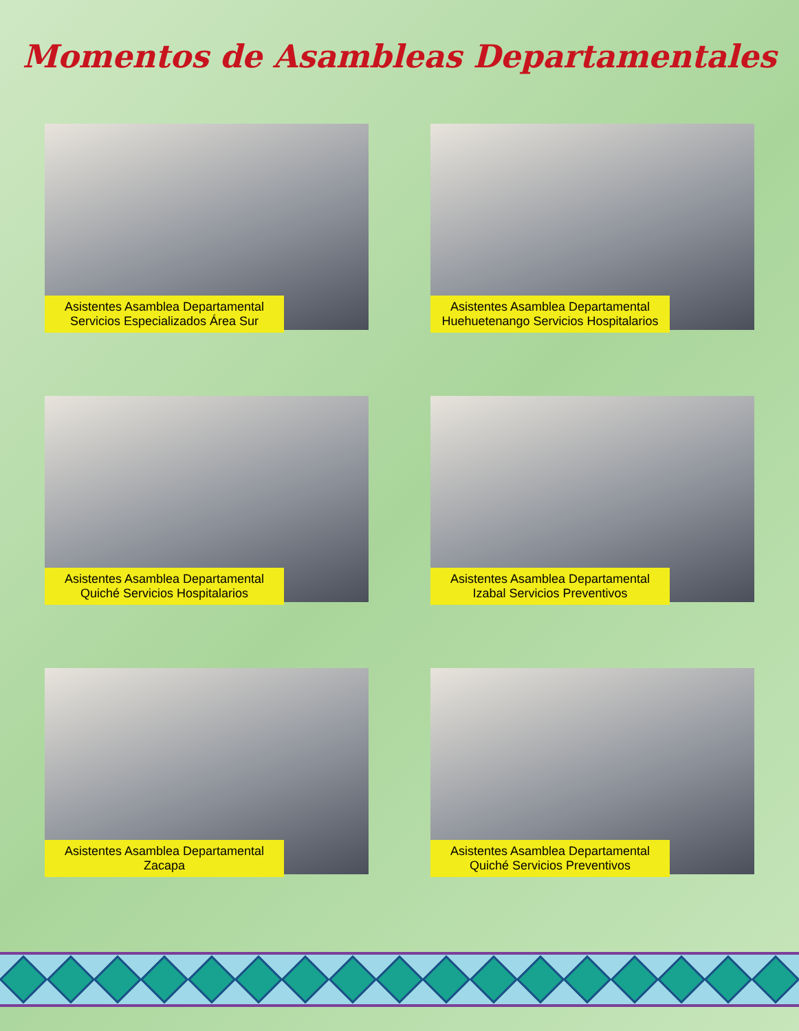Momentos de Asambleas Departamentales
Asistentes Asamblea Departamental Servicios Especializados Área Sur
Asistentes Asamblea Departamental Huehuetenango Servicios Hospitalarios
Asistentes Asamblea Departamental Quiché Servicios Hospitalarios
Asistentes Asamblea Departamental Izabal Servicios Preventivos
Asistentes Asamblea Departamental Zacapa
Asistentes Asamblea Departamental Quiché Servicios Preventivos